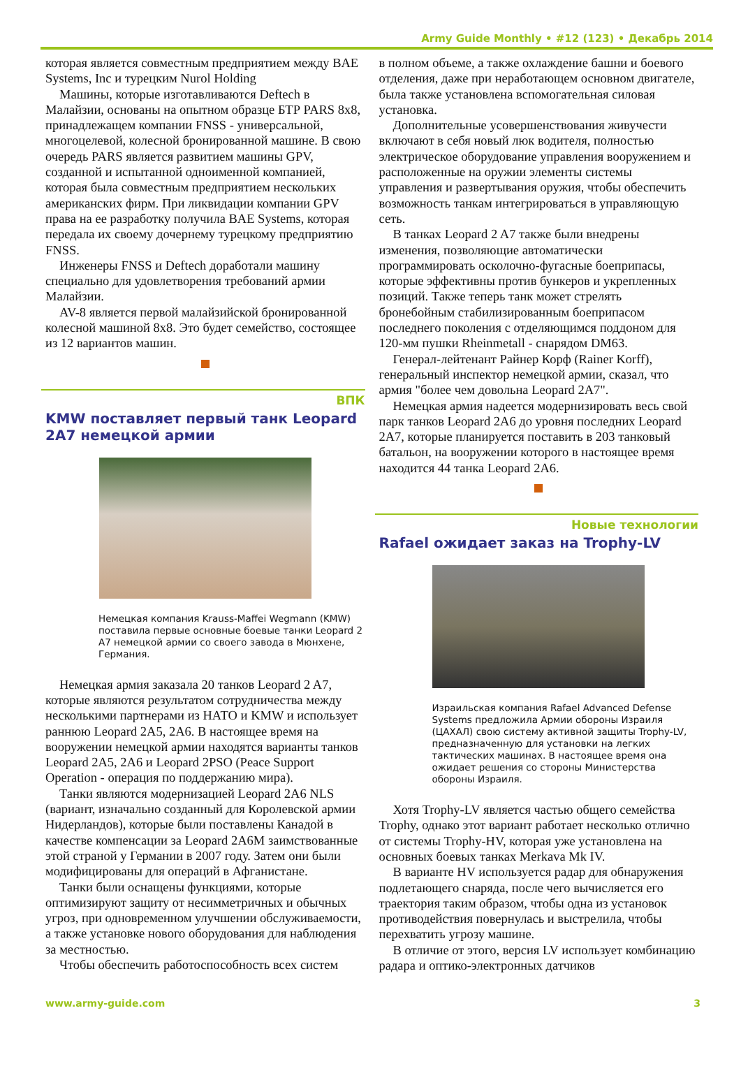Army Guide Monthly • #12 (123) • Декабрь 2014
которая является совместным предприятием между BAE Systems, Inc и турецким Nurol Holding
Машины, которые изготавливаются Deftech в Малайзии, основаны на опытном образце БТР PARS 8x8, принадлежащем компании FNSS - универсальной, многоцелевой, колесной бронированной машине. В свою очередь PARS является развитием машины GPV, созданной и испытанной одноименной компанией, которая была совместным предприятием нескольких американских фирм. При ликвидации компании GPV права на ее разработку получила BAE Systems, которая передала их своему дочернему турецкому предприятию FNSS.
Инженеры FNSS и Deftech доработали машину специально для удовлетворения требований армии Малайзии.
AV-8 является первой малайзийской бронированной колесной машиной 8x8. Это будет семейство, состоящее из 12 вариантов машин.
ВПК
KMW поставляет первый танк Leopard 2A7 немецкой армии
Немецкая компания Krauss-Maffei Wegmann (KMW) поставила первые основные боевые танки Leopard 2 A7 немецкой армии со своего завода в Мюнхене, Германия.
Немецкая армия заказала 20 танков Leopard 2 A7, которые являются результатом сотрудничества между несколькими партнерами из НАТО и KMW и использует раннюю Leopard 2A5, 2A6. В настоящее время на вооружении немецкой армии находятся варианты танков Leopard 2A5, 2A6 и Leopard 2PSO (Peace Support Operation - операция по поддержанию мира).
Танки являются модернизацией Leopard 2A6 NLS (вариант, изначально созданный для Королевской армии Нидерландов), которые были поставлены Канадой в качестве компенсации за Leopard 2A6M заимствованные этой страной у Германии в 2007 году. Затем они были модифицированы для операций в Афганистане.
Танки были оснащены функциями, которые оптимизируют защиту от несимметричных и обычных угроз, при одновременном улучшении обслуживаемости, а также установке нового оборудования для наблюдения за местностью.
Чтобы обеспечить работоспособность всех систем
в полном объеме, а также охлаждение башни и боевого отделения, даже при неработающем основном двигателе, была также установлена вспомогательная силовая установка.
Дополнительные усовершенствования живучести включают в себя новый люк водителя, полностью электрическое оборудование управления вооружением и расположенные на оружии элементы системы управления и развертывания оружия, чтобы обеспечить возможность танкам интегрироваться в управляющую сеть.
В танках Leopard 2 A7 также были внедрены изменения, позволяющие автоматически программировать осколочно-фугасные боеприпасы, которые эффективны против бункеров и укрепленных позиций. Также теперь танк может стрелять бронебойным стабилизированным боеприпасом последнего поколения с отделяющимся поддоном для 120-мм пушки Rheinmetall - снарядом DM63.
Генерал-лейтенант Райнер Корф (Rainer Korff), генеральный инспектор немецкой армии, сказал, что армия "более чем довольна Leopard 2A7".
Немецкая армия надеется модернизировать весь свой парк танков Leopard 2A6 до уровня последних Leopard 2A7, которые планируется поставить в 203 танковый батальон, на вооружении которого в настоящее время находится 44 танка Leopard 2A6.
Новые технологии
Rafael ожидает заказ на Trophy-LV
Израильская компания Rafael Advanced Defense Systems предложила Армии обороны Израиля (ЦАХАЛ) свою систему активной защиты Trophy-LV, предназначенную для установки на легких тактических машинах. В настоящее время она ожидает решения со стороны Министерства обороны Израиля.
Хотя Trophy-LV является частью общего семейства Trophy, однако этот вариант работает несколько отлично от системы Trophy-HV, которая уже установлена на основных боевых танках Merkava Mk IV.
В варианте HV используется радар для обнаружения подлетающего снаряда, после чего вычисляется его траектория таким образом, чтобы одна из установок противодействия повернулась и выстрелила, чтобы перехватить угрозу машине.
В отличие от этого, версия LV использует комбинацию радара и оптико-электронных датчиков
www.army-guide.com 3